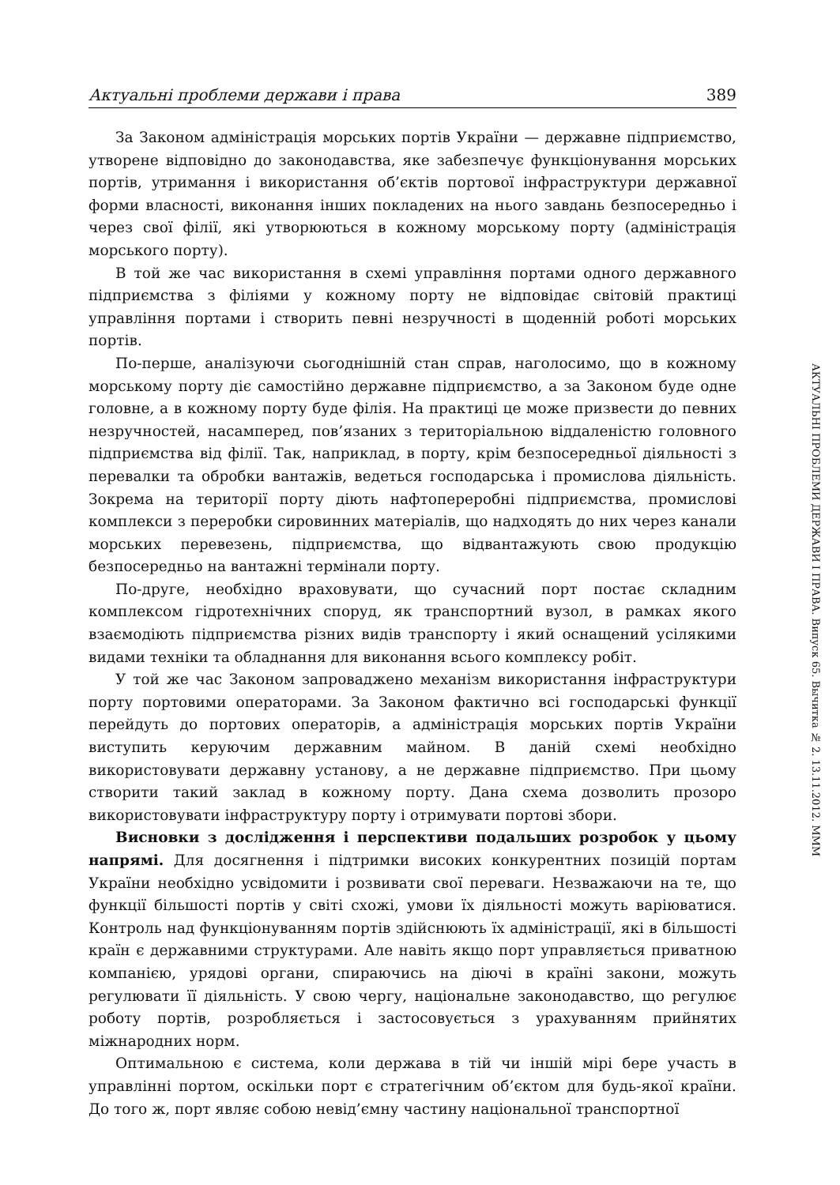Актуальні проблеми держави і права 389
За Законом адміністрація морських портів України — державне підприємство, утворене відповідно до законодавства, яке забезпечує функціонування морських портів, утримання і використання об’єктів портової інфраструктури державної форми власності, виконання інших покладених на нього завдань безпосередньо і через свої філії, які утворюються в кожному морському порту (адміністрація морського порту).
В той же час використання в схемі управління портами одного державного підприємства з філіями у кожному порту не відповідає світовій практиці управління портами і створить певні незручності в щоденній роботі морських портів.
По-перше, аналізуючи сьогоднішній стан справ, наголосимо, що в кожному морському порту діє самостійно державне підприємство, а за Законом буде одне головне, а в кожному порту буде філія. На практиці це може призвести до певних незручностей, насамперед, пов’язаних з територіальною віддаленістю головного підприємства від філії. Так, наприклад, в порту, крім безпосередньої діяльності з перевалки та обробки вантажів, ведеться господарська і промислова діяльність. Зокрема на території порту діють нафтопереробні підприємства, промислові комплекси з переробки сировинних матеріалів, що надходять до них через канали морських перевезень, підприємства, що відвантажують свою продукцію безпосередньо на вантажні термінали порту.
По-друге, необхідно враховувати, що сучасний порт постає складним комплексом гідротехнічних споруд, як транспортний вузол, в рамках якого взаємодіють підприємства різних видів транспорту і який оснащений усілякими видами техніки та обладнання для виконання всього комплексу робіт.
У той же час Законом запроваджено механізм використання інфраструктури порту портовими операторами. За Законом фактично всі господарські функції перейдуть до портових операторів, а адміністрація морських портів України виступить керуючим державним майном. В даній схемі необхідно використовувати державну установу, а не державне підприємство. При цьому створити такий заклад в кожному порту. Дана схема дозволить прозоро використовувати інфраструктуру порту і отримувати портові збори.
Висновки з дослідження і перспективи подальших розробок у цьому напрямі. Для досягнення і підтримки високих конкурентних позицій портам України необхідно усвідомити і розвивати свої переваги. Незважаючи на те, що функції більшості портів у світі схожі, умови їх діяльності можуть варіюватися. Контроль над функціонуванням портів здійснюють їх адміністрації, які в більшості країн є державними структурами. Але навіть якщо порт управляється приватною компанією, урядові органи, спираючись на діючі в країні закони, можуть регулювати її діяльність. У свою чергу, національне законодавство, що регулює роботу портів, розробляється і застосовується з урахуванням прийнятих міжнародних норм.
Оптимальною є система, коли держава в тій чи іншій мірі бере участь в управлінні портом, оскільки порт є стратегічним об’єктом для будь-якої країни. До того ж, порт являє собою невід’ємну частину національної транспортної
АКТУАЛЬНІ ПРОБЛЕМИ ДЕРЖАВИ І ПРАВА. Випуск 65. Вычитка № 2. 13.11.2012. МММ